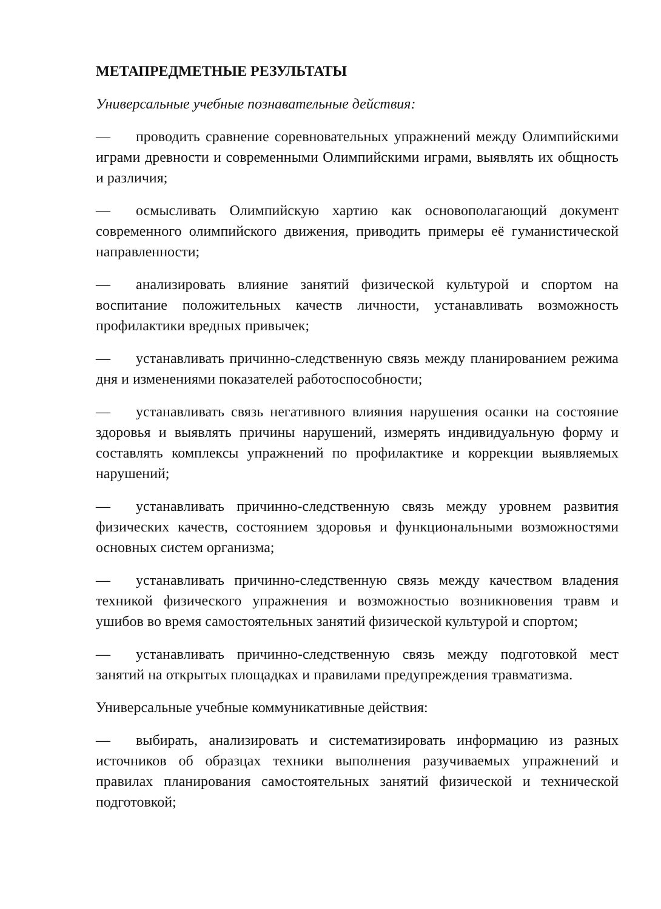МЕТАПРЕДМЕТНЫЕ РЕЗУЛЬТАТЫ
Универсальные учебные познавательные действия:
— проводить сравнение соревновательных упражнений между Олимпийскими играми древности и современными Олимпийскими играми, выявлять их общность и различия;
— осмысливать Олимпийскую хартию как основополагающий документ современного олимпийского движения, приводить примеры её гуманистической направленности;
— анализировать влияние занятий физической культурой и спортом на воспитание положительных качеств личности, устанавливать возможность профилактики вредных привычек;
— устанавливать причинно-следственную связь между планированием режима дня и изменениями показателей работоспособности;
— устанавливать связь негативного влияния нарушения осанки на состояние здоровья и выявлять причины нарушений, измерять индивидуальную форму и составлять комплексы упражнений по профилактике и коррекции выявляемых нарушений;
— устанавливать причинно-следственную связь между уровнем развития физических качеств, состоянием здоровья и функциональными возможностями основных систем организма;
— устанавливать причинно-следственную связь между качеством владения техникой физического упражнения и возможностью возникновения травм и ушибов во время самостоятельных занятий физической культурой и спортом;
— устанавливать причинно-следственную связь между подготовкой мест занятий на открытых площадках и правилами предупреждения травматизма.
Универсальные учебные коммуникативные действия:
— выбирать, анализировать и систематизировать информацию из разных источников об образцах техники выполнения разучиваемых упражнений и правилах планирования самостоятельных занятий физической и технической подготовкой;